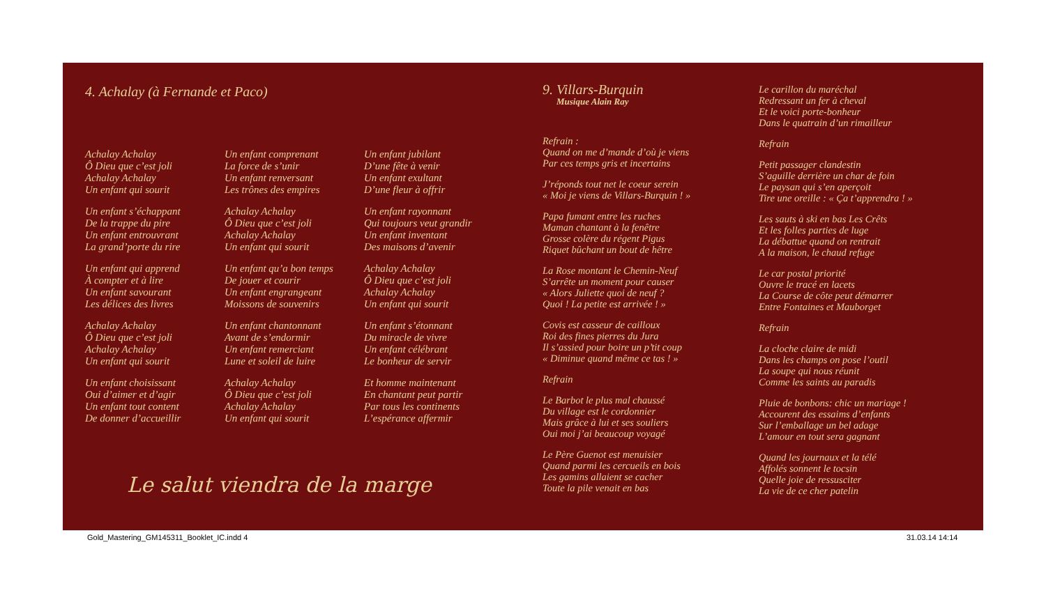4. Achalay (à Fernande et Paco)
Achalay Achalay
Ô Dieu que c’est joli
Achalay Achalay
Un enfant qui sourit
Un enfant s’échappant
De la trappe du pire
Un enfant entrouvrant
La grand’porte du rire
Un enfant qui apprend
À compter et à lire
Un enfant savourant
Les délices des livres
Achalay Achalay
Ô Dieu que c’est joli
Achalay Achalay
Un enfant qui sourit
Un enfant choisissant
Oui d’aimer et d’agir
Un enfant tout content
De donner d’accueillir
Un enfant comprenant
La force de s’unir
Un enfant renversant
Les trônes des empires
Achalay Achalay
Ô Dieu que c’est joli
Achalay Achalay
Un enfant qui sourit
Un enfant qu’a bon temps
De jouer et courir
Un enfant engrangeant
Moissons de souvenirs
Un enfant chantonnant
Avant de s’endormir
Un enfant remerciant
Lune et soleil de luire
Achalay Achalay
Ô Dieu que c’est joli
Achalay Achalay
Un enfant qui sourit
Un enfant jubilant
D’une fête à venir
Un enfant exultant
D’une fleur à offrir
Un enfant rayonnant
Qui toujours veut grandir
Un enfant inventant
Des maisons d’avenir
Achalay Achalay
Ô Dieu que c’est joli
Achalay Achalay
Un enfant qui sourit
Un enfant s’étonnant
Du miracle de vivre
Un enfant célébrant
Le bonheur de servir
Et homme maintenant
En chantant peut partir
Par tous les continents
L’espérance affermir
Le salut viendra de la marge
9. Villars-Burquin
Musique Alain Ray
Refrain :
Quand on me d’mande d’où je viens
Par ces temps gris et incertains
J’réponds tout net le coeur serein
« Moi je viens de Villars-Burquin ! »
Papa fumant entre les ruches
Maman chantant à la fenêtre
Grosse colère du régent Pigus
Riquet bûchant un bout de hêtre
La Rose montant le Chemin-Neuf
S’arrête un moment pour causer
« Alors Juliette quoi de neuf ?
Quoi ! La petite est arrivée ! »
Covis est casseur de cailloux
Roi des fines pierres du Jura
Il s’assied pour boire un p’tit coup
« Diminue quand même ce tas ! »
Refrain
Le Barbot le plus mal chaussé
Du village est le cordonnier
Mais grâce à lui et ses souliers
Oui moi j’ai beaucoup voyagé
Le Père Guenot est menuisier
Quand parmi les cercueils en bois
Les gamins allaient se cacher
Toute la pile venait en bas
Le carillon du maréchal
Redressant un fer à cheval
Et le voici porte-bonheur
Dans le quatrain d’un rimailleur
Refrain
Petit passager clandestin
S’aguille derrière un char de foin
Le paysan qui s’en aperçoit
Tire une oreille : « Ça t’apprendra ! »
Les sauts à ski en bas Les Crêts
Et les folles parties de luge
La débattue quand on rentrait
A la maison, le chaud refuge
Le car postal priorité
Ouvre le tracé en lacets
La Course de côte peut démarrer
Entre Fontaines et Mauborget
Refrain
La cloche claire de midi
Dans les champs on pose l’outil
La soupe qui nous réunit
Comme les saints au paradis
Pluie de bonbons: chic un mariage !
Accourent des essaims d’enfants
Sur l’emballage un bel adage
L’amour en tout sera gagnant
Quand les journaux et la télé
Affolés sonnent le tocsin
Quelle joie de ressusciter
La vie de ce cher patelin
Gold_Mastering_GM145311_Booklet_IC.indd 4
31.03.14 14:14